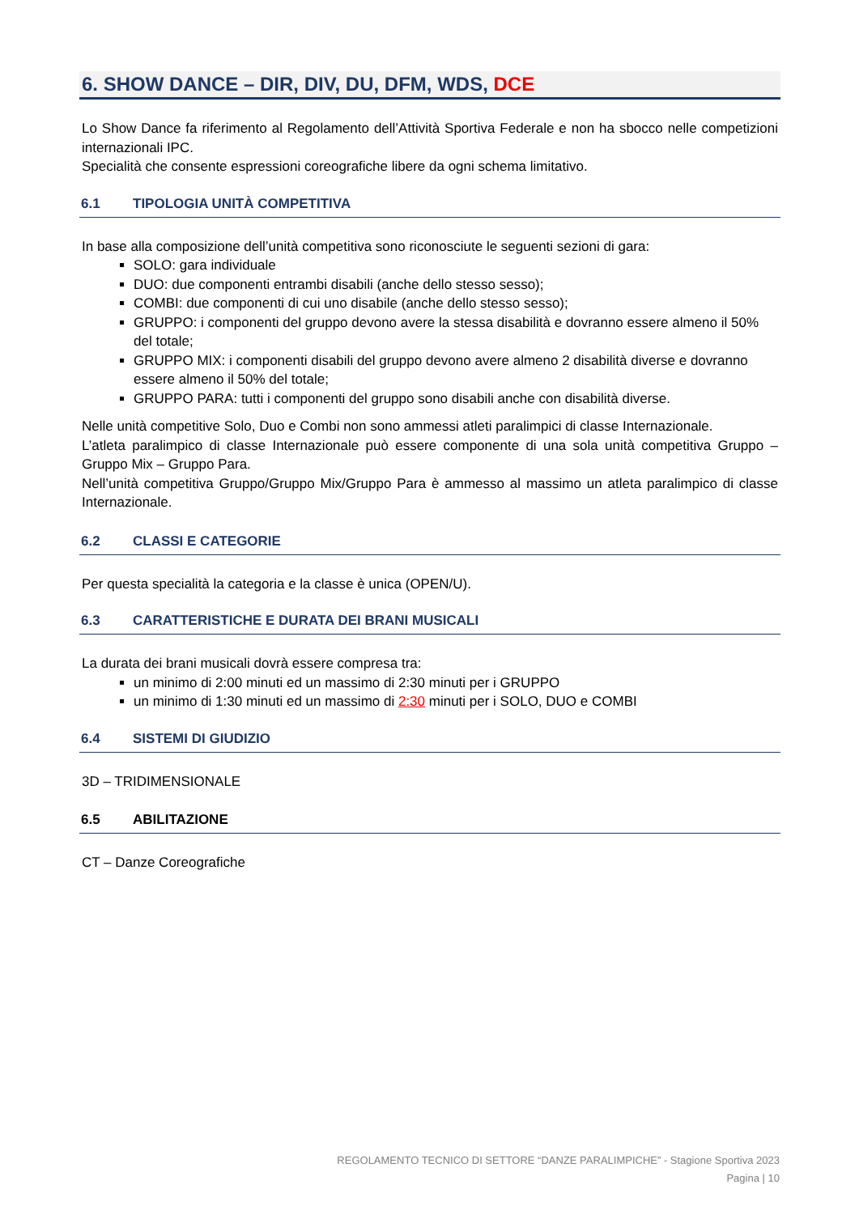6. SHOW DANCE – DIR, DIV, DU, DFM, WDS, DCE
Lo Show Dance fa riferimento al Regolamento dell’Attività Sportiva Federale e non ha sbocco nelle competizioni internazionali IPC.
Specialità che consente espressioni coreografiche libere da ogni schema limitativo.
6.1 TIPOLOGIA UNITÀ COMPETITIVA
In base alla composizione dell’unità competitiva sono riconosciute le seguenti sezioni di gara:
SOLO: gara individuale
DUO: due componenti entrambi disabili (anche dello stesso sesso);
COMBI: due componenti di cui uno disabile (anche dello stesso sesso);
GRUPPO: i componenti del gruppo devono avere la stessa disabilità e dovranno essere almeno il 50% del totale;
GRUPPO MIX: i componenti disabili del gruppo devono avere almeno 2 disabilità diverse e dovranno essere almeno il 50% del totale;
GRUPPO PARA: tutti i componenti del gruppo sono disabili anche con disabilità diverse.
Nelle unità competitive Solo, Duo e Combi non sono ammessi atleti paralimpici di classe Internazionale.
L’atleta paralimpico di classe Internazionale può essere componente di una sola unità competitiva Gruppo – Gruppo Mix – Gruppo Para.
Nell’unità competitiva Gruppo/Gruppo Mix/Gruppo Para è ammesso al massimo un atleta paralimpico di classe Internazionale.
6.2 CLASSI E CATEGORIE
Per questa specialità la categoria e la classe è unica (OPEN/U).
6.3 CARATTERISTICHE E DURATA DEI BRANI MUSICALI
La durata dei brani musicali dovrà essere compresa tra:
un minimo di 2:00 minuti ed un massimo di 2:30 minuti per i GRUPPO
un minimo di 1:30 minuti ed un massimo di 2:30 minuti per i SOLO, DUO e COMBI
6.4 SISTEMI DI GIUDIZIO
3D – TRIDIMENSIONALE
6.5 ABILITAZIONE
CT – Danze Coreografiche
REGOLAMENTO TECNICO DI SETTORE “DANZE PARALIMPICHE” - Stagione Sportiva 2023
Pagina | 10